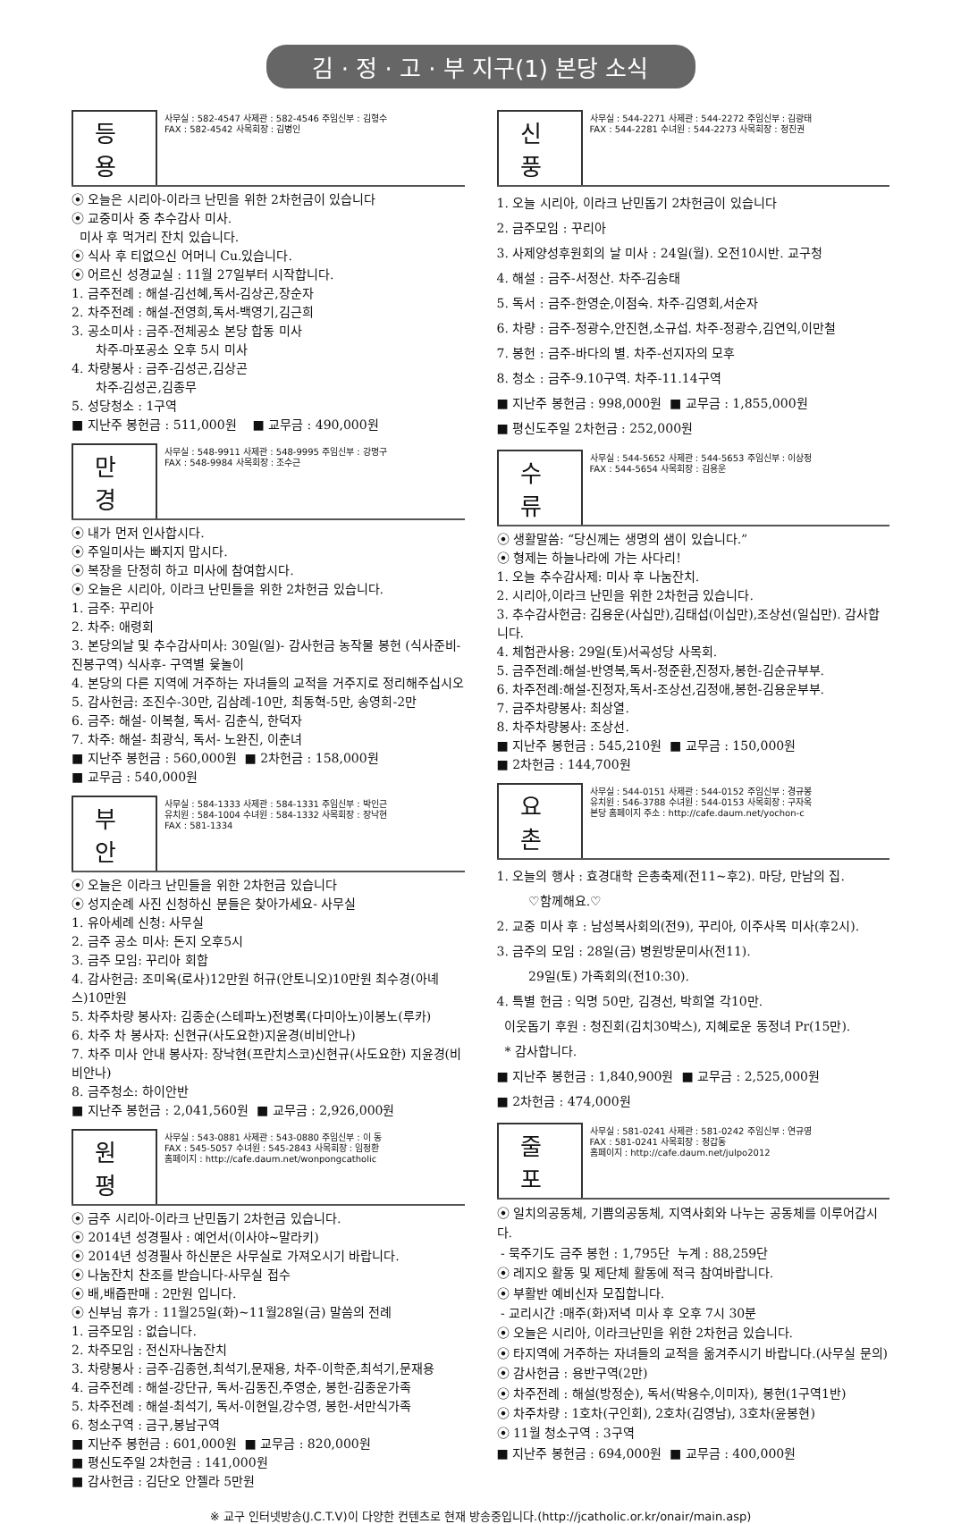김 · 정 · 고 · 부 지구(1) 본당 소식
등 용
사무실 : 582-4547 사제관 : 582-4546 주임신부 : 김형수
FAX : 582-4542 사목회장 : 김병인
⦿ 오늘은 시리아-이라크 난민을 위한 2차헌금이 있습니다
⦿ 교중미사 중 추수감사 미사.
미사 후 먹거리 잔치 있습니다.
⦿ 식사 후 티없으신 어머니 Cu.있습니다.
⦿ 어르신 성경교실 : 11월 27일부터 시작합니다.
1. 금주전례 : 해설-김선혜,독서-김상곤,장순자
2. 차주전례 : 해설-전영희,독서-백영기,김근희
3. 공소미사 : 금주-전체공소 본당 합동 미사
차주-마포공소 오후 5시 미사
4. 차량봉사 : 금주-김성곤,김상곤
차주-김성곤,김종무
5. 성당청소 : 1구역
■ 지난주 봉헌금 : 511,000원 ■ 교무금 : 490,000원
만 경
사무실 : 548-9911 사제관 : 548-9995 주임신부 : 강명구
FAX : 548-9984 사목회장 : 조수근
⦿ 내가 먼저 인사합시다.
⦿ 주일미사는 빠지지 맙시다.
⦿ 복장을 단정히 하고 미사에 참여합시다.
⦿ 오늘은 시리아, 이라크 난민들을 위한 2차헌금 있습니다.
1. 금주: 꾸리아
2. 차주: 애령회
3. 본당의날 및 추수감사미사: 30일(일)- 감사헌금 농작물 봉헌 (식사준비-진봉구역) 식사후- 구역별 윷놀이
4. 본당의 다른 지역에 거주하는 자녀들의 교적을 거주지로 정리해주십시오
5. 감사헌금: 조진수-30만, 김삼례-10만, 최동혁-5만, 송영희-2만
6. 금주: 해설- 이복철, 독서- 김춘식, 한덕자
7. 차주: 해설- 최광식, 독서- 노완진, 이춘녀
■ 지난주 봉헌금 : 560,000원 ■ 2차헌금 : 158,000원
■ 교무금 : 540,000원
부 안
사무실 : 584-1333 사제관 : 584-1331 주임신부 : 박인근
유치원 : 584-1004 수녀원 : 584-1332 사목회장 : 장낙현
FAX : 581-1334
⦿ 오늘은 이라크 난민들을 위한 2차헌금 있습니다
⦿ 성지순례 사진 신청하신 분들은 찾아가세요- 사무실
1. 유아세례 신청: 사무실
2. 금주 공소 미사: 돈지 오후5시
3. 금주 모임: 꾸리아 회합
4. 감사헌금: 조미옥(로사)12만원 허규(안토니오)10만원 최수경(아녜스)10만원
5. 차주차량 봉사자: 김종순(스테파노)전병록(다미아노)이봉노(루카)
6. 차주 차 봉사자: 신현규(사도요한)지윤경(비비안나)
7. 차주 미사 안내 봉사자: 장낙현(프란치스코)신현규(사도요한) 지윤경(비비안나)
8. 금주청소: 하이안반
■ 지난주 봉헌금 : 2,041,560원 ■ 교무금 : 2,926,000원
원 평
사무실 : 543-0881 사제관 : 543-0880 주임신부 : 이 동
FAX : 545-5057 수녀원 : 545-2843 사목회장 : 임정환
홈페이지 : http://cafe.daum.net/wonpongcatholic
⦿ 금주 시리아-이라크 난민돕기 2차헌금 있습니다.
⦿ 2014년 성경필사 : 예언서(이사야~말라키)
⦿ 2014년 성경필사 하신분은 사무실로 가져오시기 바랍니다.
⦿ 나눔잔치 찬조를 받습니다-사무실 접수
⦿ 배,배즙판매 : 2만원 입니다.
⦿ 신부님 휴가 : 11월25일(화)~11월28일(금) 말씀의 전례
1. 금주모임 : 없습니다.
2. 차주모임 : 전신자나눔잔치
3. 차량봉사 : 금주-김종현,최석기,문재용, 차주-이학준,최석기,문재용
4. 금주전례 : 해설-강단규, 독서-김동진,주영순, 봉헌-김종운가족
5. 차주전례 : 해설-최석기, 독서-이현일,강수영, 봉헌-서만식가족
6. 청소구역 : 금구,봉남구역
■ 지난주 봉헌금 : 601,000원 ■ 교무금 : 820,000원
■ 평신도주일 2차헌금 : 141,000원
■ 감사헌금 : 김단오 안젤라 5만원
신 풍
사무실 : 544-2271 사제관 : 544-2272 주임신부 : 김광태
FAX : 544-2281 수녀원 : 544-2273 사목회장 : 정진권
1. 오늘 시리아, 이라크 난민돕기 2차헌금이 있습니다
2. 금주모임 : 꾸리아
3. 사제양성후원회의 날 미사 : 24일(월). 오전10시반. 교구청
4. 해설 : 금주-서정산. 차주-김송태
5. 독서 : 금주-한영순,이점숙. 차주-김영회,서순자
6. 차량 : 금주-정광수,안진현,소규섭. 차주-정광수,김연익,이만철
7. 봉헌 : 금주-바다의 별. 차주-선지자의 모후
8. 청소 : 금주-9.10구역. 차주-11.14구역
■ 지난주 봉헌금 : 998,000원 ■ 교무금 : 1,855,000원
■ 평신도주일 2차헌금 : 252,000원
수 류
사무실 : 544-5652 사제관 : 544-5653 주임신부 : 이상정
FAX : 544-5654 사목회장 : 김용운
⦿ 생활말씀: “당신께는 생명의 샘이 있습니다.”
⦿ 형제는 하늘나라에 가는 사다리!
1. 오늘 추수감사제: 미사 후 나눔잔치.
2. 시리아,이라크 난민을 위한 2차헌금 있습니다.
3. 추수감사헌금: 김용운(사십만),김태섭(이십만),조상선(일십만). 감사합니다.
4. 체험관사용: 29일(토)서곡성당 사목회.
5. 금주전례:해설-반영복,독서-정준환,진정자,봉헌-김순규부부.
6. 차주전례:해설-진정자,독서-조상선,김정애,봉헌-김용운부부.
7. 금주차량봉사: 최상열.
8. 차주차량봉사: 조상선.
■ 지난주 봉헌금 : 545,210원 ■ 교무금 : 150,000원
■ 2차헌금 : 144,700원
요 촌
사무실 : 544-0151 사제관 : 544-0152 주임신부 : 경규봉
유치원 : 546-3788 수녀원 : 544-0153 사목회장 : 구자옥
본당 홈페이지 주소 : http://cafe.daum.net/yochon-c
1. 오늘의 행사 : 효경대학 은총축제(전11~후2). 마당, 만남의 집.
♡함께해요.♡
2. 교중 미사 후 : 남성복사회의(전9), 꾸리아, 이주사목 미사(후2시).
3. 금주의 모임 : 28일(금) 병원방문미사(전11).
29일(토) 가족회의(전10:30).
4. 특별 헌금 : 익명 50만, 김경선, 박희열 각10만.
이웃돕기 후원 : 청진회(김치30박스), 지혜로운 동정녀 Pr(15만).
* 감사합니다.
■ 지난주 봉헌금 : 1,840,900원 ■ 교무금 : 2,525,000원
■ 2차헌금 : 474,000원
줄 포
사무실 : 581-0241 사제관 : 581-0242 주임신부 : 연규영
FAX : 581-0241 사목회장 : 정갑동
홈페이지 : http://cafe.daum.net/julpo2012
⦿ 일치의공동체, 기쁨의공동체, 지역사회와 나누는 공동체를 이루어갑시다.
- 묵주기도 금주 봉헌 : 1,795단 누계 : 88,259단
⦿ 레지오 활동 및 제단체 활동에 적극 참여바랍니다.
⦿ 부활반 예비신자 모집합니다.
- 교리시간 :매주(화)저녁 미사 후 오후 7시 30분
⦿ 오늘은 시리아, 이라크난민을 위한 2차헌금 있습니다.
⦿ 타지역에 거주하는 자녀들의 교적을 옮겨주시기 바랍니다.(사무실 문의)
⦿ 감사헌금 : 용반구역(2만)
⦿ 차주전례 : 해설(방정순), 독서(박용수,이미자), 봉헌(1구역1반)
⦿ 차주차량 : 1호차(구인회), 2호차(김영남), 3호차(윤봉현)
⦿ 11월 청소구역 : 3구역
■ 지난주 봉헌금 : 694,000원 ■ 교무금 : 400,000원
※ 교구 인터넷방송(J.C.T.V)이 다양한 컨텐츠로 현재 방송중입니다.(http://jcatholic.or.kr/onair/main.asp)